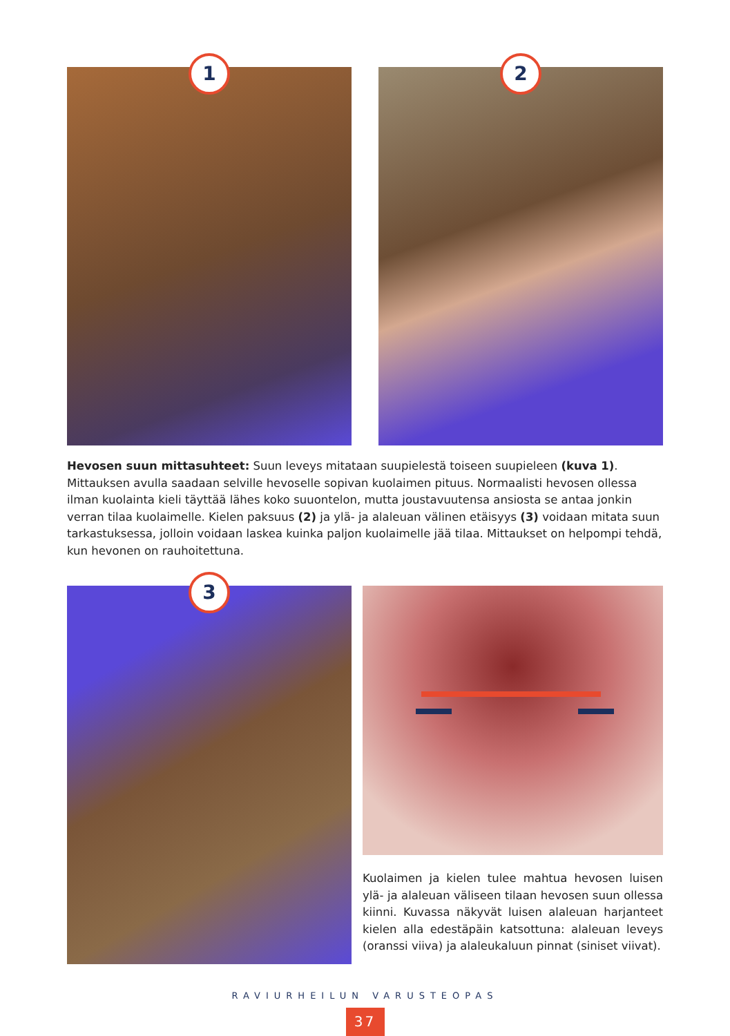1
2
Hevosen suun mittasuhteet: Suun leveys mitataan suupielestä toiseen suupieleen (kuva 1). Mittauksen avulla saadaan selville hevoselle sopivan kuolaimen pituus. Normaalisti hevosen ollessa ilman kuolainta kieli täyttää lähes koko suuontelon, mutta joustavuutensa ansiosta se antaa jonkin verran tilaa kuolaimelle. Kielen paksuus (2) ja ylä- ja alaleuan välinen etäisyys (3) voidaan mitata suun tarkastuksessa, jolloin voidaan laskea kuinka paljon kuolaimelle jää tilaa. Mittaukset on helpompi tehdä, kun hevonen on rauhoitettuna.
3
Kuolaimen ja kielen tulee mahtua hevosen luisen ylä- ja alaleuan väliseen tilaan hevosen suun ollessa kiinni. Kuvassa näkyvät luisen alaleuan harjanteet kielen alla edestäpäin katsottuna: alaleuan leveys (oranssi viiva) ja alaleukaluun pinnat (siniset viivat).
RAVIURHEILUN VARUSTEOPAS
37